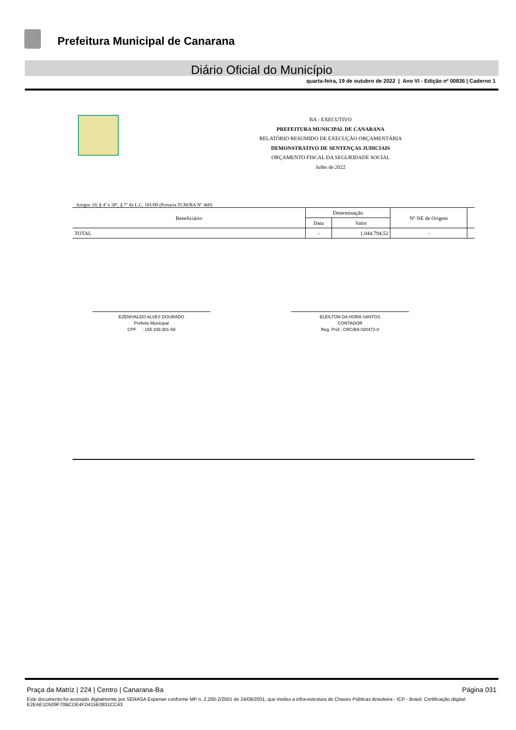Prefeitura Municipal de Canarana
Diário Oficial do Município
quarta-feira, 19 de outubro de 2022 | Ano VI - Edição nº 00836 | Caderno 1
BA - EXECUTIVO
PREFEITURA MUNICIPAL DE CANARANA
RELATÓRIO RESUMIDO DE EXECUÇÃO ORÇAMENTÁRIA
DEMONSTRATIVO DE SENTENÇAS JUDICIAIS
ORÇAMENTO FISCAL DA SEGURIDADE SOCIAL
Julho de 2022
Artigos 19, § 4º e 30º, § 7º da L.C. 101/00 (Portaria TCM/BA Nº 460)
| Beneficiário | Determinação | | Nº NE de Origem | |
| --- | --- | --- | --- | --- |
| | Data | Valor | | |
| TOTAL | - | 1.044.794,52 | - | |
EZENIVALDO ALVES DOURADO
Prefeito Municipal
CPF : 155.339.301-59
ELEILTON DA HORA SANTOS
CONTADOR
Reg. Prof.: CRC/BA 020472-0
Praça da Matriz | 224 | Centro | Canarana-Ba Página 031
Este documento foi assinado digitalmente por SERASA Experian conforme MP n. 2.200-2/2001 de 24/08/2001, que institui a infra-estrutura de Chaves Públicas Brasileira - ICP - Brasil. Certificação diigital: E2EAE1D509F70BCDE4FD415E0831CC43